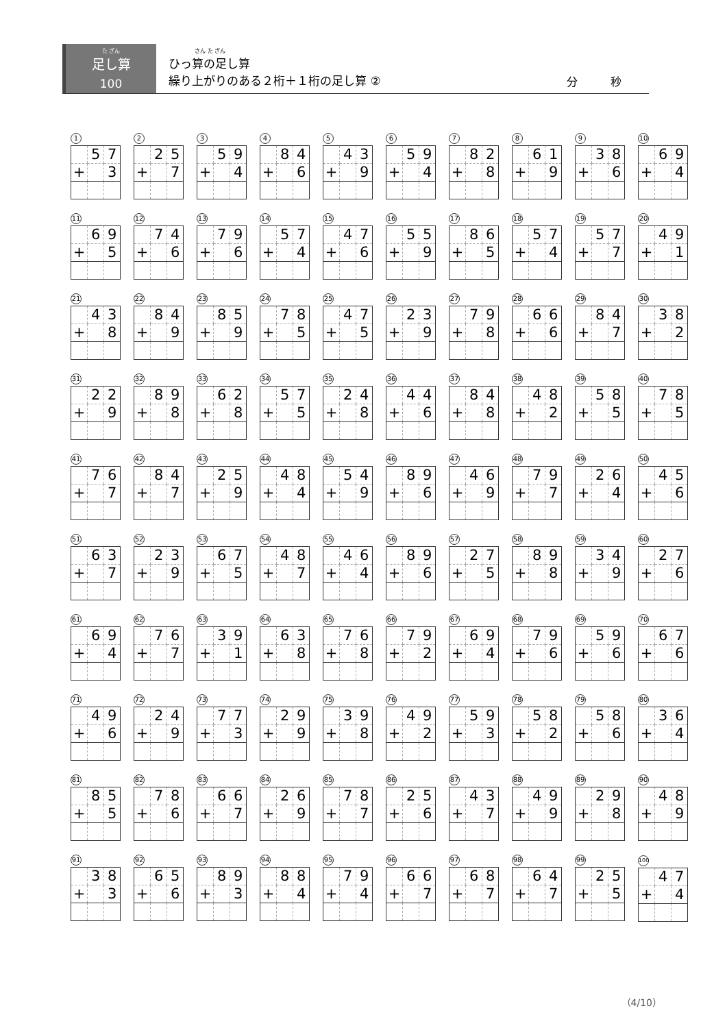た ざん
足し算
100
さん た ざん
ひっ算の足し算
繰り上がりのある２桁＋１桁の足し算 ②
分　　　秒
1
| | 5 | 7 |
| + | | 3 |
2
| | 2 | 5 |
| + | | 7 |
3
| | 5 | 9 |
| + | | 4 |
4
| | 8 | 4 |
| + | | 6 |
5
| | 4 | 3 |
| + | | 9 |
6
| | 5 | 9 |
| + | | 4 |
7
| | 8 | 2 |
| + | | 8 |
8
| | 6 | 1 |
| + | | 9 |
9
| | 3 | 8 |
| + | | 6 |
10
| | 6 | 9 |
| + | | 4 |
11
| | 6 | 9 |
| + | | 5 |
12
| | 7 | 4 |
| + | | 6 |
13
| | 7 | 9 |
| + | | 6 |
14
| | 5 | 7 |
| + | | 4 |
15
| | 4 | 7 |
| + | | 6 |
16
| | 5 | 5 |
| + | | 9 |
17
| | 8 | 6 |
| + | | 5 |
18
| | 5 | 7 |
| + | | 4 |
19
| | 5 | 7 |
| + | | 7 |
20
| | 4 | 9 |
| + | | 1 |
21
| | 4 | 3 |
| + | | 8 |
22
| | 8 | 4 |
| + | | 9 |
23
| | 8 | 5 |
| + | | 9 |
24
| | 7 | 8 |
| + | | 5 |
25
| | 4 | 7 |
| + | | 5 |
26
| | 2 | 3 |
| + | | 9 |
27
| | 7 | 9 |
| + | | 8 |
28
| | 6 | 6 |
| + | | 6 |
29
| | 8 | 4 |
| + | | 7 |
30
| | 3 | 8 |
| + | | 2 |
31
| | 2 | 2 |
| + | | 9 |
32
| | 8 | 9 |
| + | | 8 |
33
| | 6 | 2 |
| + | | 8 |
34
| | 5 | 7 |
| + | | 5 |
35
| | 2 | 4 |
| + | | 8 |
36
| | 4 | 4 |
| + | | 6 |
37
| | 8 | 4 |
| + | | 8 |
38
| | 4 | 8 |
| + | | 2 |
39
| | 5 | 8 |
| + | | 5 |
40
| | 7 | 8 |
| + | | 5 |
41
| | 7 | 6 |
| + | | 7 |
42
| | 8 | 4 |
| + | | 7 |
43
| | 2 | 5 |
| + | | 9 |
44
| | 4 | 8 |
| + | | 4 |
45
| | 5 | 4 |
| + | | 9 |
46
| | 8 | 9 |
| + | | 6 |
47
| | 4 | 6 |
| + | | 9 |
48
| | 7 | 9 |
| + | | 7 |
49
| | 2 | 6 |
| + | | 4 |
50
| | 4 | 5 |
| + | | 6 |
51
| | 6 | 3 |
| + | | 7 |
52
| | 2 | 3 |
| + | | 9 |
53
| | 6 | 7 |
| + | | 5 |
54
| | 4 | 8 |
| + | | 7 |
55
| | 4 | 6 |
| + | | 4 |
56
| | 8 | 9 |
| + | | 6 |
57
| | 2 | 7 |
| + | | 5 |
58
| | 8 | 9 |
| + | | 8 |
59
| | 3 | 4 |
| + | | 9 |
60
| | 2 | 7 |
| + | | 6 |
61
| | 6 | 9 |
| + | | 4 |
62
| | 7 | 6 |
| + | | 7 |
63
| | 3 | 9 |
| + | | 1 |
64
| | 6 | 3 |
| + | | 8 |
65
| | 7 | 6 |
| + | | 8 |
66
| | 7 | 9 |
| + | | 2 |
67
| | 6 | 9 |
| + | | 4 |
68
| | 7 | 9 |
| + | | 6 |
69
| | 5 | 9 |
| + | | 6 |
70
| | 6 | 7 |
| + | | 6 |
71
| | 4 | 9 |
| + | | 6 |
72
| | 2 | 4 |
| + | | 9 |
73
| | 7 | 7 |
| + | | 3 |
74
| | 2 | 9 |
| + | | 9 |
75
| | 3 | 9 |
| + | | 8 |
76
| | 4 | 9 |
| + | | 2 |
77
| | 5 | 9 |
| + | | 3 |
78
| | 5 | 8 |
| + | | 2 |
79
| | 5 | 8 |
| + | | 6 |
80
| | 3 | 6 |
| + | | 4 |
81
| | 8 | 5 |
| + | | 5 |
82
| | 7 | 8 |
| + | | 6 |
83
| | 6 | 6 |
| + | | 7 |
84
| | 2 | 6 |
| + | | 9 |
85
| | 7 | 8 |
| + | | 7 |
86
| | 2 | 5 |
| + | | 6 |
87
| | 4 | 3 |
| + | | 7 |
88
| | 4 | 9 |
| + | | 9 |
89
| | 2 | 9 |
| + | | 8 |
90
| | 4 | 8 |
| + | | 9 |
91
| | 3 | 8 |
| + | | 3 |
92
| | 6 | 5 |
| + | | 6 |
93
| | 8 | 9 |
| + | | 3 |
94
| | 8 | 8 |
| + | | 4 |
95
| | 7 | 9 |
| + | | 4 |
96
| | 6 | 6 |
| + | | 7 |
97
| | 6 | 8 |
| + | | 7 |
98
| | 6 | 4 |
| + | | 7 |
99
| | 2 | 5 |
| + | | 5 |
100
| | 4 | 7 |
| + | | 4 |
（4/10）